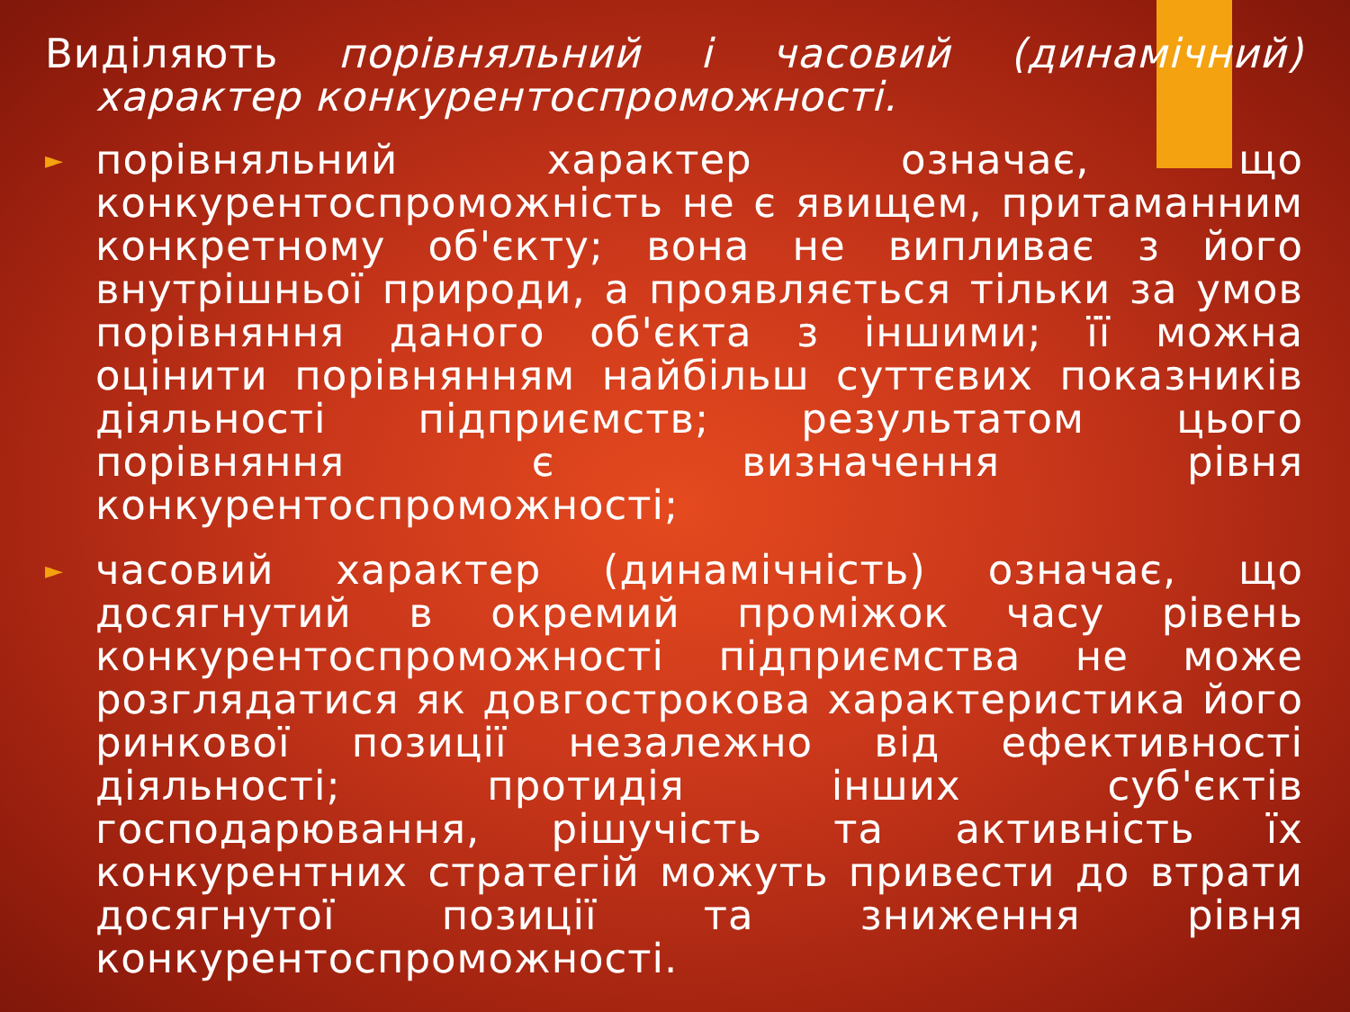Виділяють порівняльний і часовий (динамічний) характер конкурентоспроможності.
►
порівняльний характер означає, що конкурентоспроможність не є явищем, притаманним конкретному об'єкту; вона не випливає з його внутрішньої природи, а проявляється тільки за умов порівняння даного об'єкта з іншими; її можна оцінити порівнянням найбільш суттєвих показників діяльності підприємств; результатом цього порівняння є визначення рівня конкурентоспроможності;
►
часовий характер (динамічність) означає, що досягнутий в окремий проміжок часу рівень конкурентоспроможності підприємства не може розглядатися як довгострокова характеристика його ринкової позиції незалежно від ефективності діяльності; протидія інших суб'єктів господарювання, рішучість та активність їх конкурентних стратегій можуть привести до втрати досягнутої позиції та зниження рівня конкурентоспроможності.